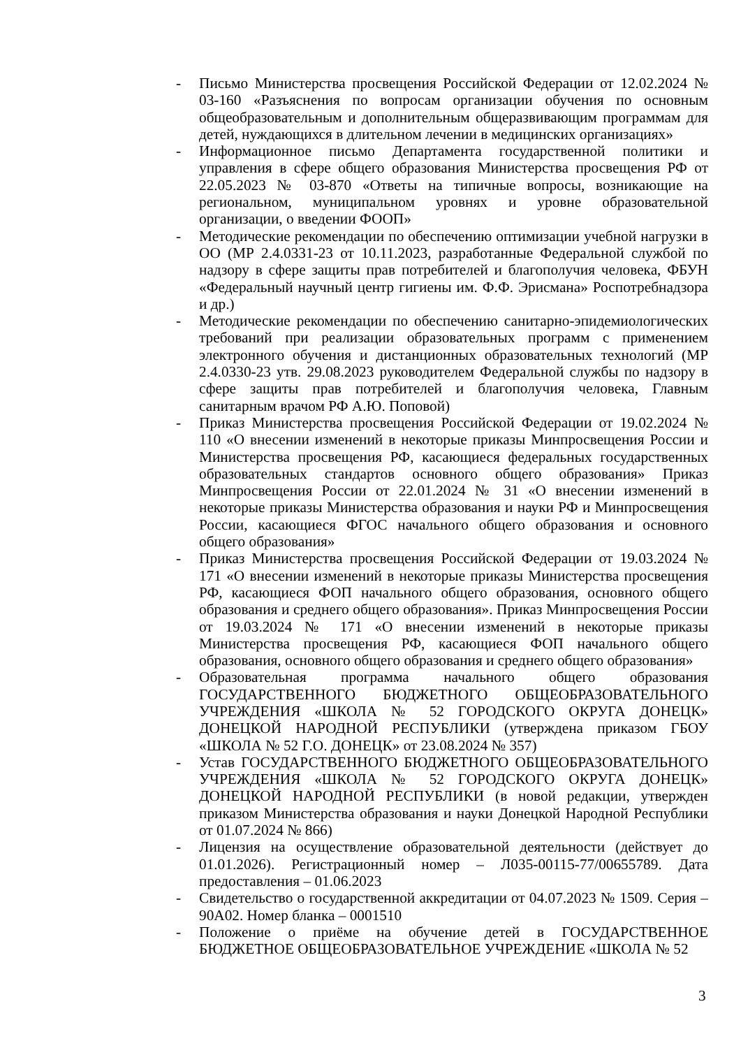- Письмо Министерства просвещения Российской Федерации от 12.02.2024 № 03-160 «Разъяснения по вопросам организации обучения по основным общеобразовательным и дополнительным общеразвивающим программам для детей, нуждающихся в длительном лечении в медицинских организациях»
- Информационное письмо Департамента государственной политики и управления в сфере общего образования Министерства просвещения РФ от 22.05.2023 № 03-870 «Ответы на типичные вопросы, возникающие на региональном, муниципальном уровнях и уровне образовательной организации, о введении ФООП»
- Методические рекомендации по обеспечению оптимизации учебной нагрузки в ОО (МР 2.4.0331-23 от 10.11.2023, разработанные Федеральной службой по надзору в сфере защиты прав потребителей и благополучия человека, ФБУН «Федеральный научный центр гигиены им. Ф.Ф. Эрисмана» Роспотребнадзора и др.)
- Методические рекомендации по обеспечению санитарно-эпидемиологических требований при реализации образовательных программ с применением электронного обучения и дистанционных образовательных технологий (МР 2.4.0330-23 утв. 29.08.2023 руководителем Федеральной службы по надзору в сфере защиты прав потребителей и благополучия человека, Главным санитарным врачом РФ А.Ю. Поповой)
- Приказ Министерства просвещения Российской Федерации от 19.02.2024 № 110 «О внесении изменений в некоторые приказы Минпросвещения России и Министерства просвещения РФ, касающиеся федеральных государственных образовательных стандартов основного общего образования» Приказ Минпросвещения России от 22.01.2024 № 31 «О внесении изменений в некоторые приказы Министерства образования и науки РФ и Минпросвещения России, касающиеся ФГОС начального общего образования и основного общего образования»
- Приказ Министерства просвещения Российской Федерации от 19.03.2024 № 171 «О внесении изменений в некоторые приказы Министерства просвещения РФ, касающиеся ФОП начального общего образования, основного общего образования и среднего общего образования». Приказ Минпросвещения России от 19.03.2024 № 171 «О внесении изменений в некоторые приказы Министерства просвещения РФ, касающиеся ФОП начального общего образования, основного общего образования и среднего общего образования»
- Образовательная программа начального общего образования ГОСУДАРСТВЕННОГО БЮДЖЕТНОГО ОБЩЕОБРАЗОВАТЕЛЬНОГО УЧРЕЖДЕНИЯ «ШКОЛА № 52 ГОРОДСКОГО ОКРУГА ДОНЕЦК» ДОНЕЦКОЙ НАРОДНОЙ РЕСПУБЛИКИ (утверждена приказом ГБОУ «ШКОЛА № 52 Г.О. ДОНЕЦК» от 23.08.2024 № 357)
- Устав ГОСУДАРСТВЕННОГО БЮДЖЕТНОГО ОБЩЕОБРАЗОВАТЕЛЬНОГО УЧРЕЖДЕНИЯ «ШКОЛА № 52 ГОРОДСКОГО ОКРУГА ДОНЕЦК» ДОНЕЦКОЙ НАРОДНОЙ РЕСПУБЛИКИ (в новой редакции, утвержден приказом Министерства образования и науки Донецкой Народной Республики от 01.07.2024 № 866)
- Лицензия на осуществление образовательной деятельности (действует до 01.01.2026). Регистрационный номер – Л035-00115-77/00655789. Дата предоставления – 01.06.2023
- Свидетельство о государственной аккредитации от 04.07.2023 № 1509. Серия – 90А02. Номер бланка – 0001510
- Положение о приёме на обучение детей в ГОСУДАРСТВЕННОЕ БЮДЖЕТНОЕ ОБЩЕОБРАЗОВАТЕЛЬНОЕ УЧРЕЖДЕНИЕ «ШКОЛА № 52
3